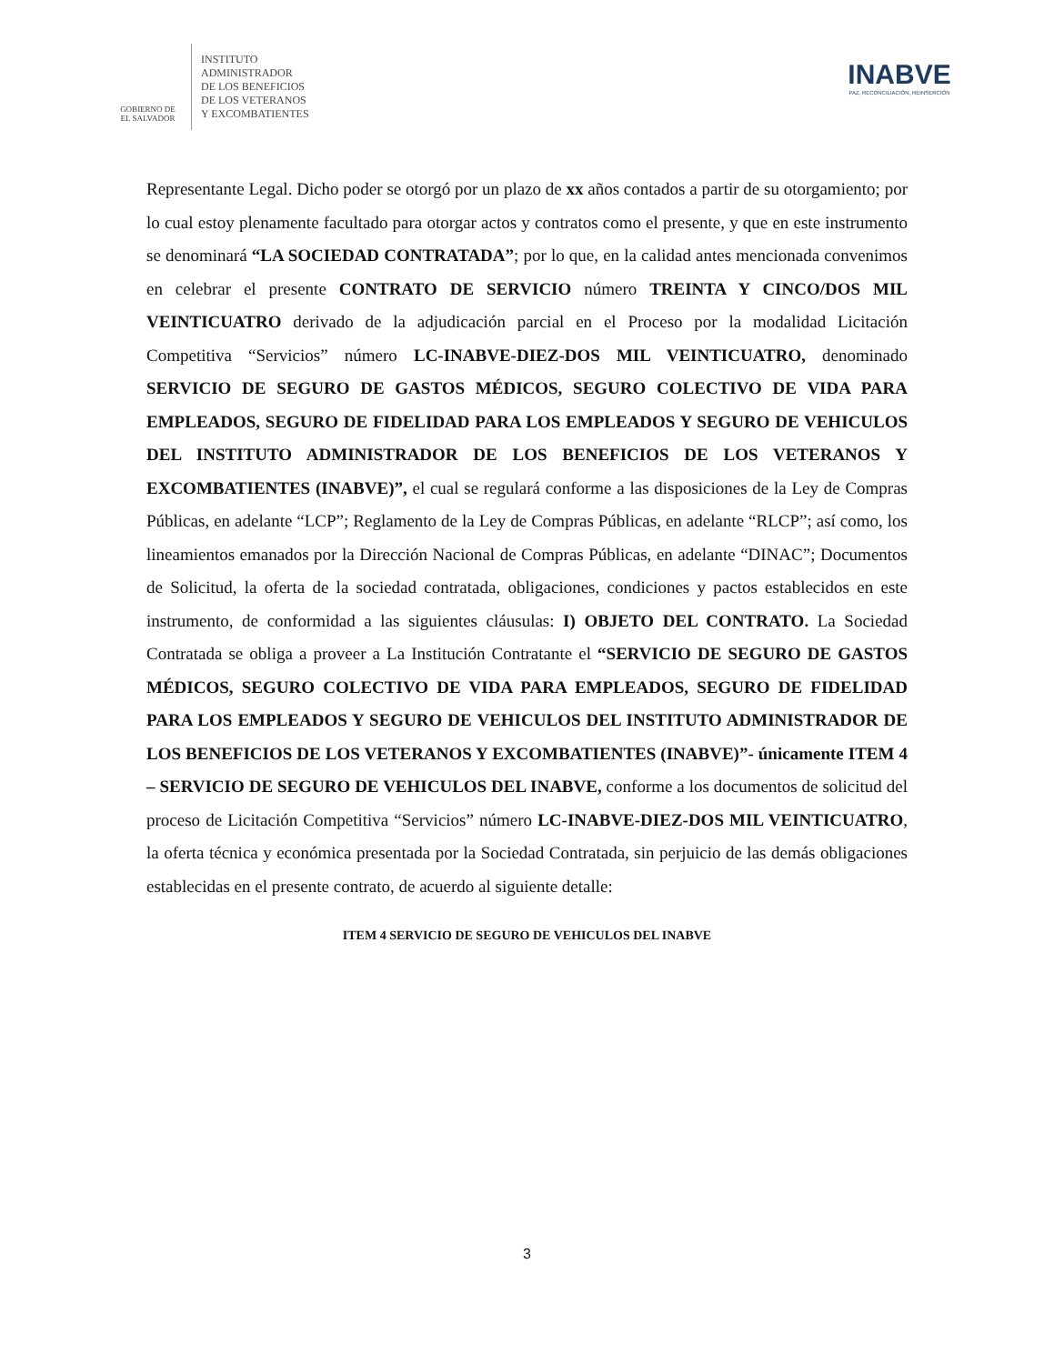GOBIERNO DE
EL SALVADOR
INSTITUTO
ADMINISTRADOR
DE LOS BENEFICIOS
DE LOS VETERANOS
Y EXCOMBATIENTES
INABVE
PAZ, RECONCILIACIÓN, REINSERCIÓN
Representante Legal. Dicho poder se otorgó por un plazo de xx años contados a partir de su otorgamiento; por lo cual estoy plenamente facultado para otorgar actos y contratos como el presente, y que en este instrumento se denominará “LA SOCIEDAD CONTRATADA”; por lo que, en la calidad antes mencionada convenimos en celebrar el presente CONTRATO DE SERVICIO número TREINTA Y CINCO/DOS MIL VEINTICUATRO derivado de la adjudicación parcial en el Proceso por la modalidad Licitación Competitiva “Servicios” número LC-INABVE-DIEZ-DOS MIL VEINTICUATRO, denominado SERVICIO DE SEGURO DE GASTOS MÉDICOS, SEGURO COLECTIVO DE VIDA PARA EMPLEADOS, SEGURO DE FIDELIDAD PARA LOS EMPLEADOS Y SEGURO DE VEHICULOS DEL INSTITUTO ADMINISTRADOR DE LOS BENEFICIOS DE LOS VETERANOS Y EXCOMBATIENTES (INABVE)”, el cual se regulará conforme a las disposiciones de la Ley de Compras Públicas, en adelante “LCP”; Reglamento de la Ley de Compras Públicas, en adelante “RLCP”; así como, los lineamientos emanados por la Dirección Nacional de Compras Públicas, en adelante “DINAC”; Documentos de Solicitud, la oferta de la sociedad contratada, obligaciones, condiciones y pactos establecidos en este instrumento, de conformidad a las siguientes cláusulas: I) OBJETO DEL CONTRATO. La Sociedad Contratada se obliga a proveer a La Institución Contratante el “SERVICIO DE SEGURO DE GASTOS MÉDICOS, SEGURO COLECTIVO DE VIDA PARA EMPLEADOS, SEGURO DE FIDELIDAD PARA LOS EMPLEADOS Y SEGURO DE VEHICULOS DEL INSTITUTO ADMINISTRADOR DE LOS BENEFICIOS DE LOS VETERANOS Y EXCOMBATIENTES (INABVE)”- únicamente ITEM 4 – SERVICIO DE SEGURO DE VEHICULOS DEL INABVE, conforme a los documentos de solicitud del proceso de Licitación Competitiva “Servicios” número LC-INABVE-DIEZ-DOS MIL VEINTICUATRO, la oferta técnica y económica presentada por la Sociedad Contratada, sin perjuicio de las demás obligaciones establecidas en el presente contrato, de acuerdo al siguiente detalle:
ITEM 4 SERVICIO DE SEGURO DE VEHICULOS DEL INABVE
3